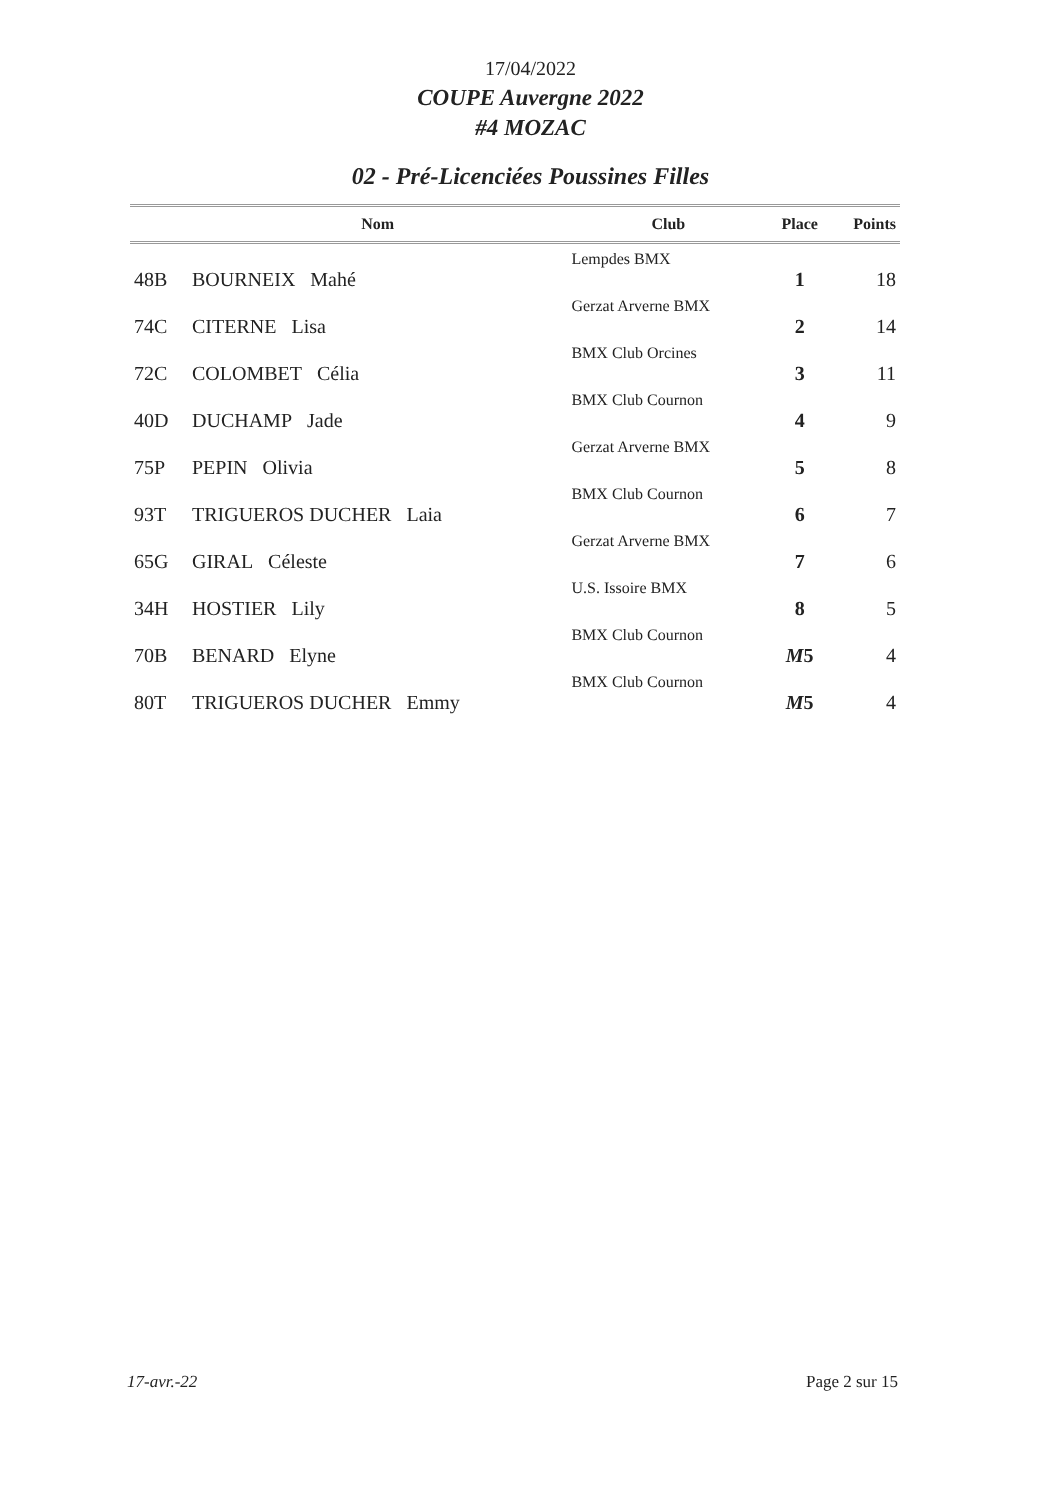17/04/2022
COUPE Auvergne 2022
#4 MOZAC
02 - Pré-Licenciées Poussines Filles
| | Nom | Club | Place | Points |
| --- | --- | --- | --- | --- |
| 48B | BOURNEIX Mahé | Lempdes BMX | 1 | 18 |
| 74C | CITERNE Lisa | Gerzat Arverne BMX | 2 | 14 |
| 72C | COLOMBET Célia | BMX Club Orcines | 3 | 11 |
| 40D | DUCHAMP Jade | BMX Club Cournon | 4 | 9 |
| 75P | PEPIN Olivia | Gerzat Arverne BMX | 5 | 8 |
| 93T | TRIGUEROS DUCHER Laia | BMX Club Cournon | 6 | 7 |
| 65G | GIRAL Céleste | Gerzat Arverne BMX | 7 | 6 |
| 34H | HOSTIER Lily | U.S. Issoire BMX | 8 | 5 |
| 70B | BENARD Elyne | BMX Club Cournon | M 5 | 4 |
| 80T | TRIGUEROS DUCHER Emmy | BMX Club Cournon | M 5 | 4 |
17-avr.-22 Page 2 sur 15